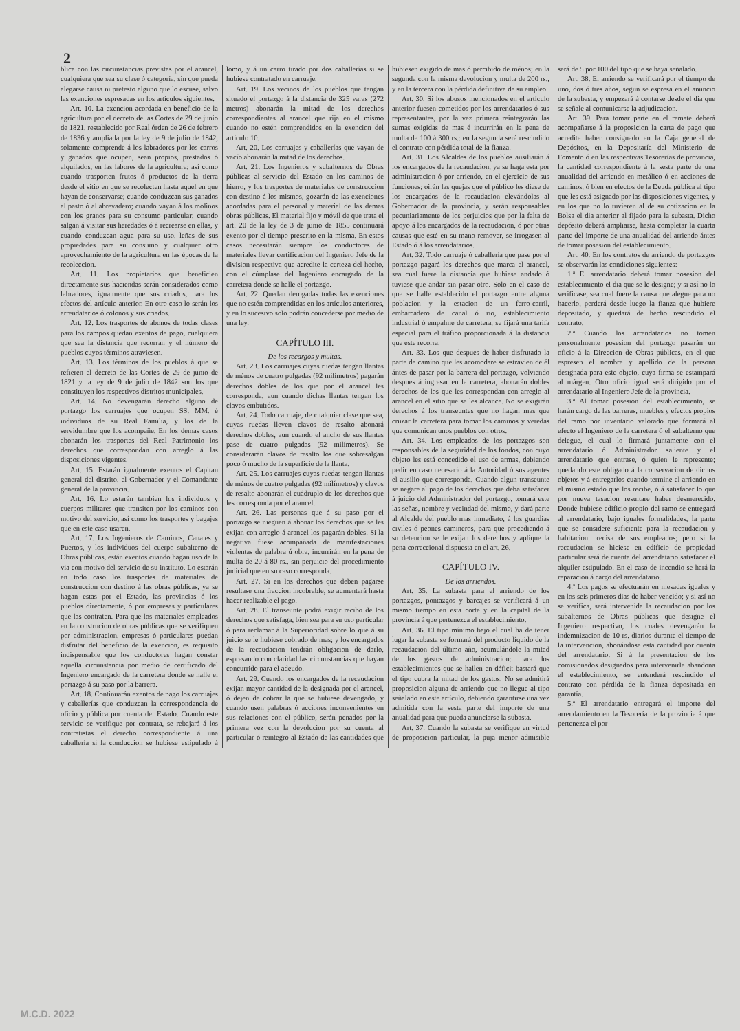2
blica con las circunstancias previstas por el arancel, cualquiera que sea su clase ó categoría, sin que pueda alegarse causa ni pretesto alguno que lo escuse, salvo las exenciones espresadas en los artículos siguientes.
Art. 10. La exencion acordada en beneficio de la agricultura por el decreto de las Cortes de 29 de junio de 1821, restablecido por Real órden de 26 de febrero de 1836 y ampliada por la ley de 9 de julio de 1842, solamente comprende á los labradores por los carros y ganados que ocupen, sean propios, prestados ó alquilados, en las labores de la agricultura; así como cuando trasporten frutos ó productos de la tierra desde el sitio en que se recolecten hasta aquel en que hayan de conservarse; cuando conduzcan sus ganados al pasto ó al abrevadero; cuando vayan á los molinos con los granos para su consumo particular; cuando salgan á visitar sus heredades ó á recrearse en ellas, y cuando conduzcan agua para su uso, leñas de sus propiedades para su consumo y cualquier otro aprovechamiento de la agricultura en las épocas de la recoleccion.
Art. 11. Los propietarios que beneficien directamente sus haciendas serán considerados como labradores, igualmente que sus criados, para los efectos del artículo anterior. En otro caso lo serán los arrendatarios ó colonos y sus criados.
Art. 12. Los trasportes de abonos de todas clases para los campos quedan exentos de pago, cualquiera que sea la distancia que recorran y el número de pueblos cuyos términos atraviesen.
Art. 13. Los términos de los pueblos á que se refieren el decreto de las Cortes de 29 de junio de 1821 y la ley de 9 de julio de 1842 son los que constituyen los respectivos distritos municipales.
Art. 14. No devengarán derecho alguno de portazgo los carruajes que ocupen SS. MM. é individuos de su Real Familia, y los de la servidumbre que los acompañe. En los demas casos abonarán los trasportes del Real Patrimonio los derechos que correspondan con arreglo á las disposiciones vigentes.
Art. 15. Estarán igualmente exentos el Capitan general del distrito, el Gobernador y el Comandante general de la provincia.
Art. 16. Lo estarán tambien los individuos y cuerpos militares que transiten por los caminos con motivo del servicio, así como los trasportes y bagajes que en este caso usaren.
Art. 17. Los Ingenieros de Caminos, Canales y Puertos, y los individuos del cuerpo subalterno de Obras públicas, están exentos cuando hagan uso de la via con motivo del servicio de su instituto. Lo estarán en todo caso los trasportes de materiales de construccion con destino á las obras públicas, ya se hagan estas por el Estado, las provincias ó los pueblos directamente, ó por empresas y particulares que las contraten. Para que los materiales empleados en la construcion de obras públicas que se verifiquen por administracion, empresas ó particulares puedan disfrutar del beneficio de la exencion, es requisito indispensable que los conductores hagan constar aquella circunstancia por medio de certificado del Ingeniero encargado de la carretera donde se halle el portazgo á su paso por la barrera.
Art. 18. Continuarán exentos de pago los carruajes y caballerías que conduzcan la correspondencia de oficio y pública por cuenta del Estado. Cuando este servicio se verifique por contrata, se rebajará á los contratistas el derecho correspondiente á una caballería si la conduccion se hubiese estipulado á lomo, y á un carro tirado por dos caballerías si se hubiese contratado en carruaje.
Art. 19. Los vecinos de los pueblos que tengan situado el portazgo á la distancia de 325 varas (272 metros) abonarán la mitad de los derechos correspondientes al arancel que rija en el mismo cuando no estén comprendidos en la exencion del artículo 10.
Art. 20. Los carruajes y caballerías que vayan de vacío abonarán la mitad de los derechos.
Art. 21. Los Ingenieros y subalternos de Obras públicas al servicio del Estado en los caminos de hierro, y los trasportes de materiales de construccion con destino á los mismos, gozarán de las exenciones acordadas para el personal y material de las demas obras públicas. El material fijo y móvil de que trata el art. 20 de la ley de 3 de junio de 1855 continuará exento por el tiempo prescrito en la misma. En estos casos necesitarán siempre los conductores de materiales llevar certificacion del Ingeniero Jefe de la division respectiva que acredite la certeza del hecho, con el cúmplase del Ingeniero encargado de la carretera donde se halle el portazgo.
Art. 22. Quedan derogadas todas las exenciones que no estén comprendidas en los artículos anteriores, y en lo sucesivo solo podrán concederse por medio de una ley.
CAPÍTULO III.
De los recargos y multas.
Art. 23. Los carruajes cuyas ruedas tengan llantas de ménos de cuatro pulgadas (92 milímetros) pagarán derechos dobles de los que por el arancel les corresponda, aun cuando dichas llantas tengan los clavos embutidos.
Art. 24. Todo carruaje, de cualquier clase que sea, cuyas ruedas lleven clavos de resalto abonará derechos dobles, aun cuando el ancho de sus llantas pase de cuatro pulgadas (92 milímetros). Se considerarán clavos de resalto los que sobresalgan poco ó mucho de la superficie de la llanta.
Art. 25. Los carruajes cuyas ruedas tengan llantas de ménos de cuatro pulgadas (92 milímetros) y clavos de resalto abonarán el cuádruplo de los derechos que les corresponda por el arancel.
Art. 26. Las personas que á su paso por el portazgo se nieguen á abonar los derechos que se les exijan con arreglo á arancel los pagarán dobles. Si la negativa fuese acompañada de manifestaciones violentas de palabra ú obra, incurrirán en la pena de multa de 20 á 80 rs., sin perjuicio del procedimiento judicial que en su caso corresponda.
Art. 27. Si en los derechos que deben pagarse resultase una fraccion incobrable, se aumentará hasta hacer realizable el pago.
Art. 28. El transeunte podrá exigir recibo de los derechos que satisfaga, bien sea para su uso particular ó para reclamar á la Superioridad sobre lo que á su juicio se le hubiese cobrado de mas; y los encargados de la recaudacion tendrán obligacion de darlo, espresando con claridad las circunstancias que hayan concurrido para el adeudo.
Art. 29. Cuando los encargados de la recaudacion exijan mayor cantidad de la designada por el arancel, ó dejen de cobrar la que se hubiese devengado, y cuando usen palabras ó acciones inconvenientes en sus relaciones con el público, serán penados por la primera vez con la devolucion por su cuenta al particular ó reintegro al Estado de las cantidades que hubiesen exigido de mas ó percibido de ménos; en la segunda con la misma devolucion y multa de 200 rs., y en la tercera con la pérdida definitiva de su empleo.
Art. 30. Si los abusos mencionados en el artículo anterior fuesen cometidos por los arrendatarios ó sus representantes, por la vez primera reintegrarán las sumas exigidas de mas é incurrirán en la pena de multa de 100 á 300 rs.: en la segunda será rescindido el contrato con pérdida total de la fianza.
Art. 31. Los Alcaldes de los pueblos ausiliarán á los encargados de la recaudacion, ya se haga esta por administracion ó por arriendo, en el ejercicio de sus funciones; oirán las quejas que el público les diese de los encargados de la recaudacion elevándolas al Gobernador de la provincia, y serán responsables pecuniariamente de los perjuicios que por la falta de apoyo á los encargados de la recaudacion, ó por otras causas que esté en su mano remover, se irrogasen al Estado ó á los arrendatarios.
Art. 32. Todo carruaje ó caballería que pase por el portazgo pagará los derechos que marca el arancel, sea cual fuere la distancia que hubiese andado ó tuviese que andar sin pasar otro. Solo en el caso de que se halle establecido el portazgo entre alguna poblacion y la estacion de un ferro-carril, embarcadero de canal ó rio, establecimiento industrial ó empalme de carretera, se fijará una tarifa especial para el tráfico proporcionada á la distancia que este recorra.
Art. 33. Los que despues de haber disfrutado la parte de camino que les acomodare se estravien de él ántes de pasar por la barrera del portazgo, volviendo despues á ingresar en la carretera, abonarán dobles derechos de los que les correspondan con arreglo al arancel en el sitio que se les alcance. No se exigirán derechos á los transeuntes que no hagan mas que cruzar la carretera para tomar los caminos y veredas que comunican unos pueblos con otros.
Art. 34. Los empleados de los portazgos son responsables de la seguridad de los fondos, con cuyo objeto les está concedido el uso de armas, debiendo pedir en caso necesario á la Autoridad ó sus agentes el ausilio que corresponda. Cuando algun transeunte se negare al pago de los derechos que deba satisfacer á juicio del Administrador del portazgo, tomará este las señas, nombre y vecindad del mismo, y dará parte al Alcalde del pueblo mas inmediato, á los guardias civiles ó peones camineros, para que procediendo á su detencion se le exijan los derechos y aplique la pena correccional dispuesta en el art. 26.
CAPÍTULO IV.
De los arriendos.
Art. 35. La subasta para el arriendo de los portazgos, pontazgos y barcajes se verificará á un mismo tiempo en esta corte y en la capital de la provincia á que pertenezca el establecimiento.
Art. 36. El tipo mínimo bajo el cual ha de tener lugar la subasta se formará del producto líquido de la recaudacion del último año, acumulándole la mitad de los gastos de administracion: para los establecimientos que se hallen en déficit bastará que el tipo cubra la mitad de los gastos. No se admitirá proposicion alguna de arriendo que no llegue al tipo señalado en este artículo, debiendo garantirse una vez admitida con la sesta parte del importe de una anualidad para que pueda anunciarse la subasta.
Art. 37. Cuando la subasta se verifique en virtud de proposicion particular, la puja menor admisible será de 5 por 100 del tipo que se haya señalado.
Art. 38. El arriendo se verificará por el tiempo de uno, dos ó tres años, segun se espresa en el anuncio de la subasta, y empezará á contarse desde el dia que se señale al comunicarse la adjudicacion.
Art. 39. Para tomar parte en el remate deberá acompañarse á la proposicion la carta de pago que acredite haber consignado en la Caja general de Depósitos, en la Depositaría del Ministerio de Fomento ó en las respectivas Tesorerías de provincia, la cantidad correspondiente á la sesta parte de una anualidad del arriendo en metálico ó en acciones de caminos, ó bien en efectos de la Deuda pública al tipo que les está asignado por las disposiciones vigentes, y en los que no lo tuvieren al de su cotizacion en la Bolsa el dia anterior al fijado para la subasta. Dicho depósito deberá ampliarse, hasta completar la cuarta parte del importe de una anualidad del arriendo ántes de tomar posesion del establecimiento.
Art. 40. En los contratos de arriendo de portazgos se observarán las condiciones siguientes:
1.ª El arrendatario deberá tomar posesion del establecimiento el dia que se le designe; y si así no lo verificase, sea cual fuere la causa que alegue para no hacerlo, perderá desde luego la fianza que hubiere depositado, y quedará de hecho rescindido el contrato.
2.ª Cuando los arrendatarios no tomen personalmente posesion del portazgo pasarán un oficio á la Direccion de Obras públicas, en el que espresen el nombre y apellido de la persona designada para este objeto, cuya firma se estampará al márgen. Otro oficio igual será dirigido por el arrendatario al Ingeniero Jefe de la provincia.
3.ª Al tomar posesion del establecimiento, se harán cargo de las barreras, muebles y efectos propios del ramo por inventario valorado que formará al efecto el Ingeniero de la carretera ó el subalterno que delegue, el cual lo firmará juntamente con el arrendatario ó Administrador saliente y el arrendatario que entrase, ó quien le represente; quedando este obligado á la conservacion de dichos objetos y á entregarlos cuando termine el arriendo en el mismo estado que los recibe, ó á satisfacer lo que por nueva tasacion resultare haber desmerecido. Donde hubiese edificio propio del ramo se entregará al arrendatario, bajo iguales formalidades, la parte que se considere suficiente para la recaudacion y habitacion precisa de sus empleados; pero si la recaudacion se hiciese en edificio de propiedad particular será de cuenta del arrendatario satisfacer el alquiler estipulado. En el caso de incendio se hará la reparacion á cargo del arrendatario.
4.ª Los pagos se efectuarán en mesadas iguales y en los seis primeros dias de haber vencido; y si así no se verifica, será intervenida la recaudacion por los subalternos de Obras públicas que designe el Ingeniero respectivo, los cuales devengarán la indemnizacion de 10 rs. diarios durante el tiempo de la intervencion, abonándose esta cantidad por cuenta del arrendatario. Si á la presentacion de los comisionados designados para intervenirle abandona el establecimiento, se entenderá rescindido el contrato con pérdida de la fianza depositada en garantía.
5.ª El arrendatario entregará el importe del arrendamiento en la Tesorería de la provincia á que pertenezca el por-
M.C.D. 2022